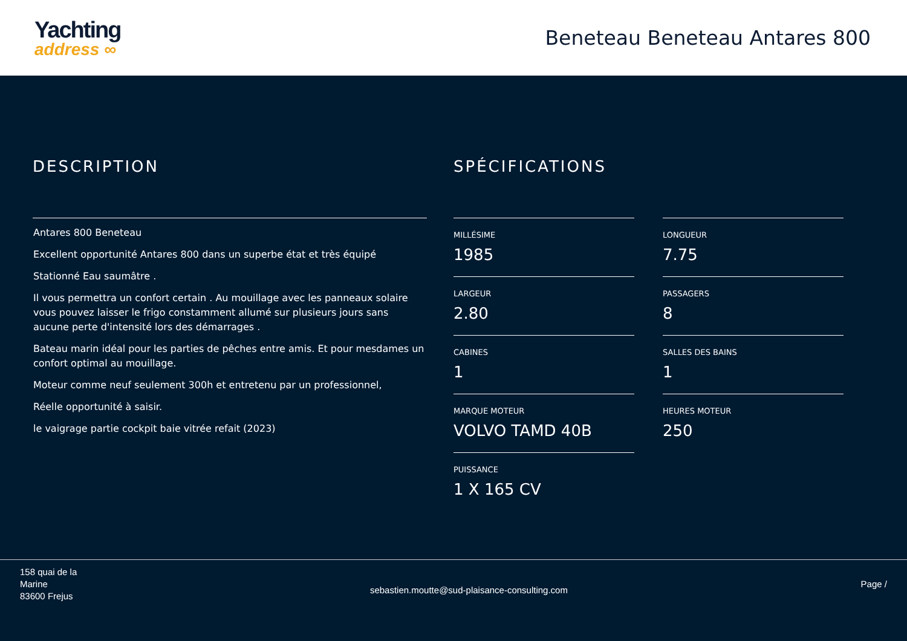Yachting
address ∞
Beneteau Beneteau Antares 800
DESCRIPTION
Antares 800 Beneteau
Excellent opportunité Antares 800 dans un superbe état et très équipé
Stationné Eau saumâtre .
Il vous permettra un confort certain . Au mouillage avec les panneaux solaire vous pouvez laisser le frigo constamment allumé sur plusieurs jours sans aucune perte d'intensité lors des démarrages .
Bateau marin idéal pour les parties de pêches entre amis. Et pour mesdames un confort optimal au mouillage.
Moteur comme neuf seulement 300h et entretenu par un professionnel,
Réelle opportunité à saisir.
le vaigrage partie cockpit baie vitrée refait (2023)
SPÉCIFICATIONS
MILLÉSIME
1985
LONGUEUR
7.75
LARGEUR
2.80
PASSAGERS
8
CABINES
1
SALLES DES BAINS
1
MARQUE MOTEUR
VOLVO TAMD 40B
HEURES MOTEUR
250
PUISSANCE
1 X 165 CV
158 quai de la
Marine
83600 Frejus
sebastien.moutte@sud-plaisance-consulting.com
Page /